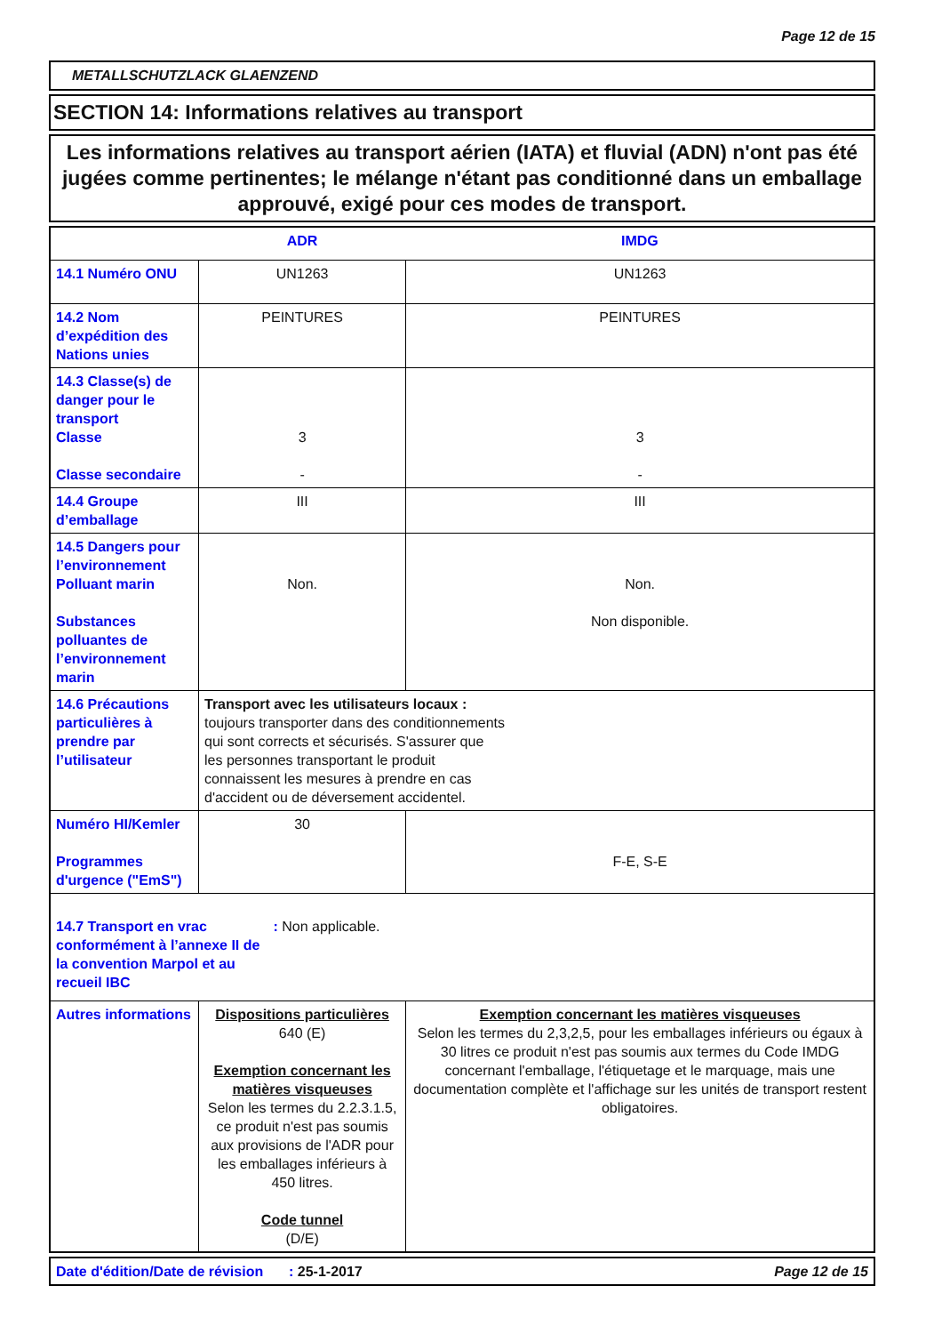Page 12 de 15
METALLSCHUTZLACK GLAENZEND
SECTION 14: Informations relatives au transport
Les informations relatives au transport aérien (IATA) et fluvial (ADN) n'ont pas été jugées comme pertinentes; le mélange n'étant pas conditionné dans un emballage approuvé, exigé pour ces modes de transport.
| | ADR | IMDG |
| --- | --- | --- |
| 14.1 Numéro ONU | UN1263 | UN1263 |
| 14.2 Nom d’expédition des Nations unies | PEINTURES | PEINTURES |
| 14.3 Classe(s) de danger pour le transport Classe Classe secondaire | 3 - | 3 - |
| 14.4 Groupe d’emballage | III | III |
| 14.5 Dangers pour l’environnement Polluant marin Substances polluantes de l’environnement marin | Non. | Non. Non disponible. |
| 14.6 Précautions particulières à prendre par l’utilisateur | Transport avec les utilisateurs locaux : toujours transporter dans des conditionnements qui sont corrects et sécurisés. S'assurer que les personnes transportant le produit connaissent les mesures à prendre en cas d'accident ou de déversement accidentel. | |
| Numéro HI/Kemler Programmes d'urgence ("EmS") | 30 | F-E, S-E |
| 14.7 Transport en vrac conformément à l’annexe II de la convention Marpol et au recueil IBC : Non applicable. | | |
| Autres informations | Dispositions particulières 640 (E) Exemption concernant les matières visqueuses Selon les termes du 2.2.3.1.5, ce produit n'est pas soumis aux provisions de l'ADR pour les emballages inférieurs à 450 litres. Code tunnel (D/E) | Exemption concernant les matières visqueuses Selon les termes du 2,3,2,5, pour les emballages inférieurs ou égaux à 30 litres ce produit n'est pas soumis aux termes du Code IMDG concernant l'emballage, l'étiquetage et le marquage, mais une documentation complète et l'affichage sur les unités de transport restent obligatoires. |
| Date d'édition/Date de révision | : 25-1-2017 | Page 12 de 15 |